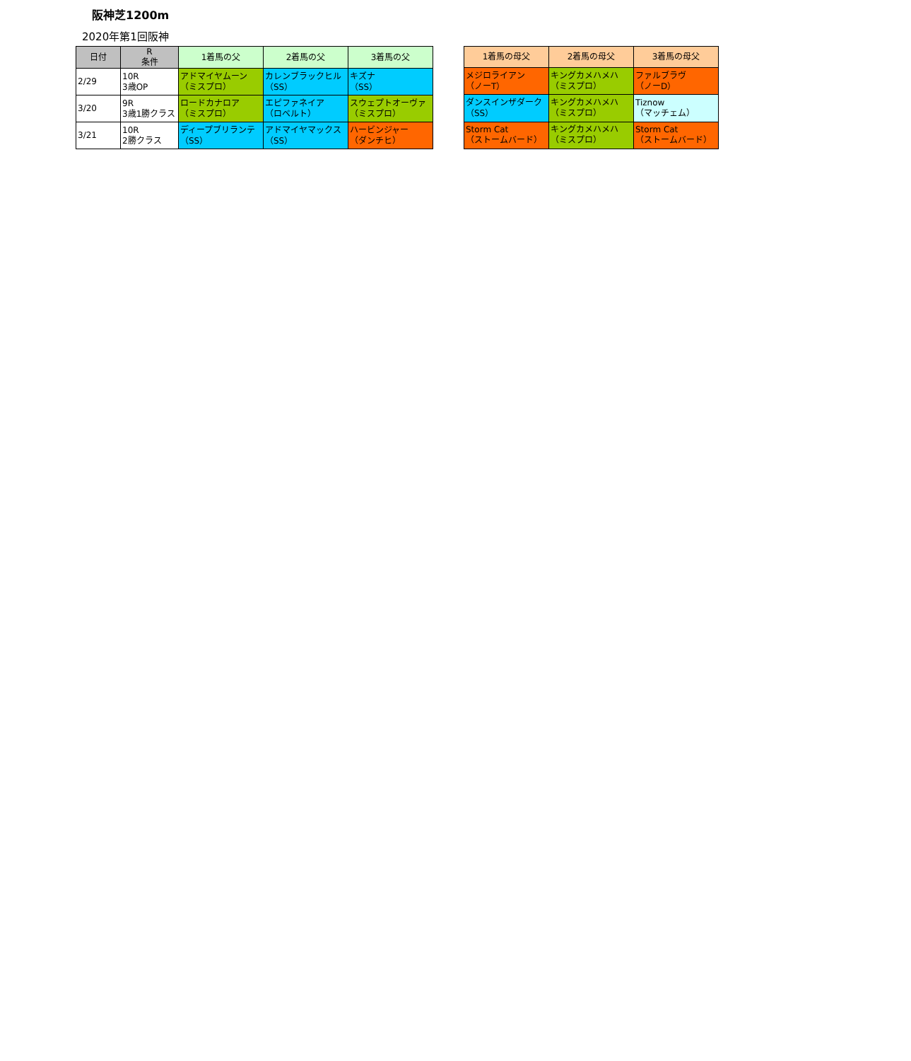阪神芝1200m
2020年第1回阪神
| 日付 | R 条件 | 1着馬の父 | 2着馬の父 | 3着馬の父 |
| --- | --- | --- | --- | --- |
| 2/29 | 10R 3歳OP | アドマイヤムーン （ミスプロ） | カレンブラックヒル （SS） | キズナ （SS） |
| 3/20 | 9R 3歳1勝クラス | ロードカナロア （ミスプロ） | エピファネイア （ロベルト） | スウェプトオーヴァ （ミスプロ） |
| 3/21 | 10R 2勝クラス | ディープブリランテ （SS） | アドマイヤマックス （SS） | ハービンジャー （ダンチヒ） |
| 1着馬の母父 | 2着馬の母父 | 3着馬の母父 |
| --- | --- | --- |
| メジロライアン （ノーT） | キングカメハメハ （ミスプロ） | ファルブラヴ （ノーD） |
| ダンスインザダーク （SS） | キングカメハメハ （ミスプロ） | Tiznow （マッチェム） |
| Storm Cat （ストームバード） | キングカメハメハ （ミスプロ） | Storm Cat （ストームバード） |